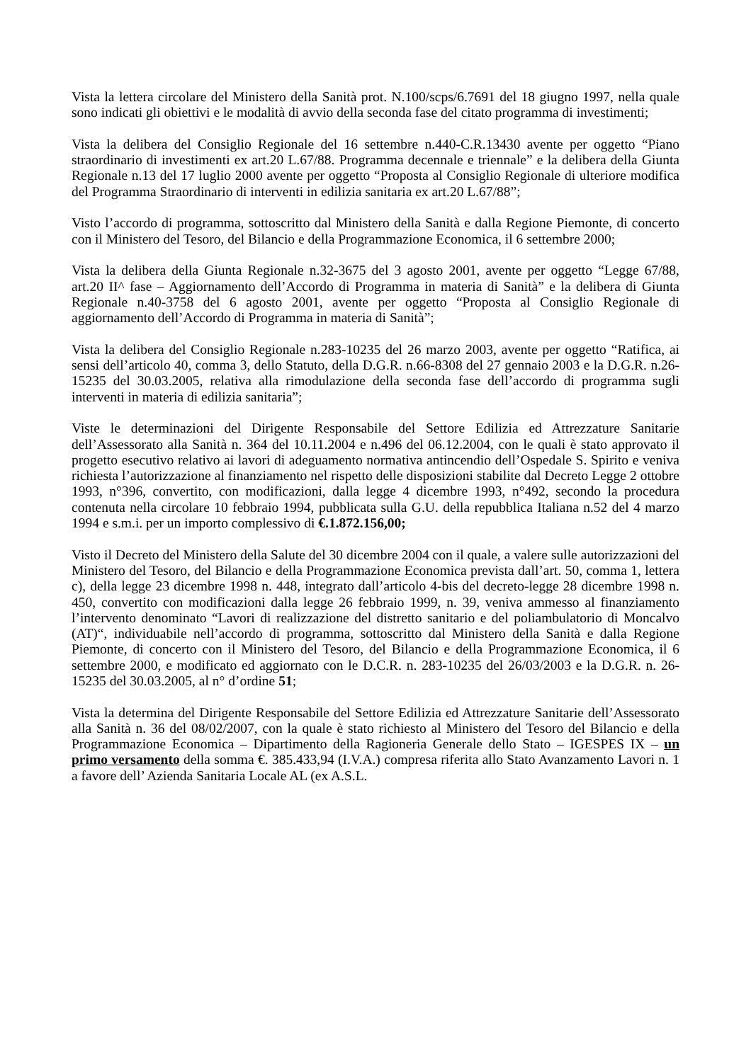Vista la lettera circolare del Ministero della Sanità prot. N.100/scps/6.7691 del 18 giugno 1997, nella quale sono indicati gli obiettivi e le modalità di avvio della seconda fase del citato programma di investimenti;
Vista la delibera del Consiglio Regionale del 16 settembre n.440-C.R.13430 avente per oggetto “Piano straordinario di investimenti ex art.20 L.67/88. Programma decennale e triennale” e la delibera della Giunta Regionale n.13 del 17 luglio 2000 avente per oggetto “Proposta al Consiglio Regionale di ulteriore modifica del Programma Straordinario di interventi in edilizia sanitaria ex art.20 L.67/88”;
Visto l’accordo di programma, sottoscritto dal Ministero della Sanità e dalla Regione Piemonte, di concerto con il Ministero del Tesoro, del Bilancio e della Programmazione Economica, il 6 settembre 2000;
Vista la delibera della Giunta Regionale n.32-3675 del 3 agosto 2001, avente per oggetto “Legge 67/88, art.20 II^ fase – Aggiornamento dell’Accordo di Programma in materia di Sanità” e la delibera di Giunta Regionale n.40-3758 del 6 agosto 2001, avente per oggetto “Proposta al Consiglio Regionale di aggiornamento dell’Accordo di Programma in materia di Sanità”;
Vista la delibera del Consiglio Regionale n.283-10235 del 26 marzo 2003, avente per oggetto “Ratifica, ai sensi dell’articolo 40, comma 3, dello Statuto, della D.G.R. n.66-8308 del 27 gennaio 2003 e la D.G.R. n.26-15235 del 30.03.2005, relativa alla rimodulazione della seconda fase dell’accordo di programma sugli interventi in materia di edilizia sanitaria”;
Viste le determinazioni del Dirigente Responsabile del Settore Edilizia ed Attrezzature Sanitarie dell’Assessorato alla Sanità n. 364 del 10.11.2004 e n.496 del 06.12.2004, con le quali è stato approvato il progetto esecutivo relativo ai lavori di adeguamento normativa antincendio dell’Ospedale S. Spirito e veniva richiesta l’autorizzazione al finanziamento nel rispetto delle disposizioni stabilite dal Decreto Legge 2 ottobre 1993, n°396, convertito, con modificazioni, dalla legge 4 dicembre 1993, n°492, secondo la procedura contenuta nella circolare 10 febbraio 1994, pubblicata sulla G.U. della repubblica Italiana n.52 del 4 marzo 1994 e s.m.i. per un importo complessivo di €.1.872.156,00;
Visto il Decreto del Ministero della Salute del 30 dicembre 2004 con il quale, a valere sulle autorizzazioni del Ministero del Tesoro, del Bilancio e della Programmazione Economica prevista dall’art. 50, comma 1, lettera c), della legge 23 dicembre 1998 n. 448, integrato dall’articolo 4-bis del decreto-legge 28 dicembre 1998 n. 450, convertito con modificazioni dalla legge 26 febbraio 1999, n. 39, veniva ammesso al finanziamento l’intervento denominato “Lavori di realizzazione del distretto sanitario e del poliambulatorio di Moncalvo (AT)“, individuabile nell’accordo di programma, sottoscritto dal Ministero della Sanità e dalla Regione Piemonte, di concerto con il Ministero del Tesoro, del Bilancio e della Programmazione Economica, il 6 settembre 2000, e modificato ed aggiornato con le D.C.R. n. 283-10235 del 26/03/2003 e la D.G.R. n. 26-15235 del 30.03.2005, al n° d’ordine 51;
Vista la determina del Dirigente Responsabile del Settore Edilizia ed Attrezzature Sanitarie dell’Assessorato alla Sanità n. 36 del 08/02/2007, con la quale è stato richiesto al Ministero del Tesoro del Bilancio e della Programmazione Economica – Dipartimento della Ragioneria Generale dello Stato – IGESPES IX – un primo versamento della somma €. 385.433,94 (I.V.A.) compresa riferita allo Stato Avanzamento Lavori n. 1 a favore dell’ Azienda Sanitaria Locale AL (ex A.S.L.